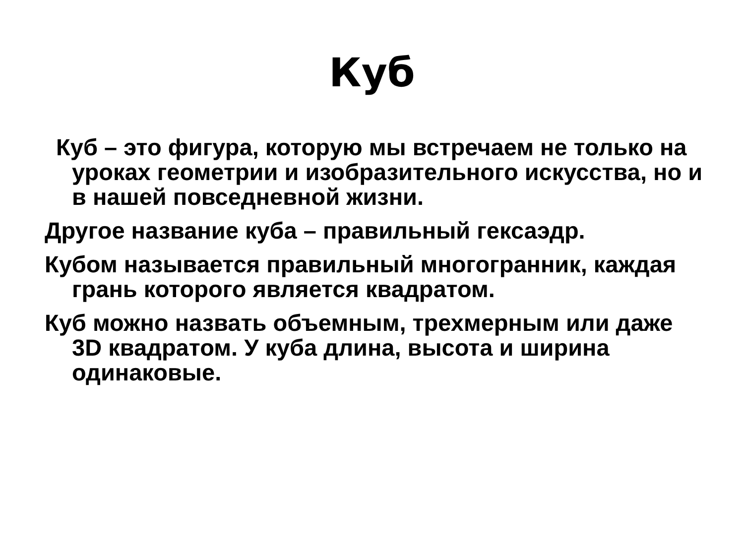Куб
Куб – это фигура, которую мы встречаем не только на уроках геометрии и изобразительного искусства, но и в нашей повседневной жизни.
Другое название куба – правильный гексаэдр.
Кубом называется правильный многогранник, каждая грань которого является квадратом.
Куб можно назвать объемным, трехмерным или даже 3D квадратом. У куба длина, высота и ширина одинаковые.